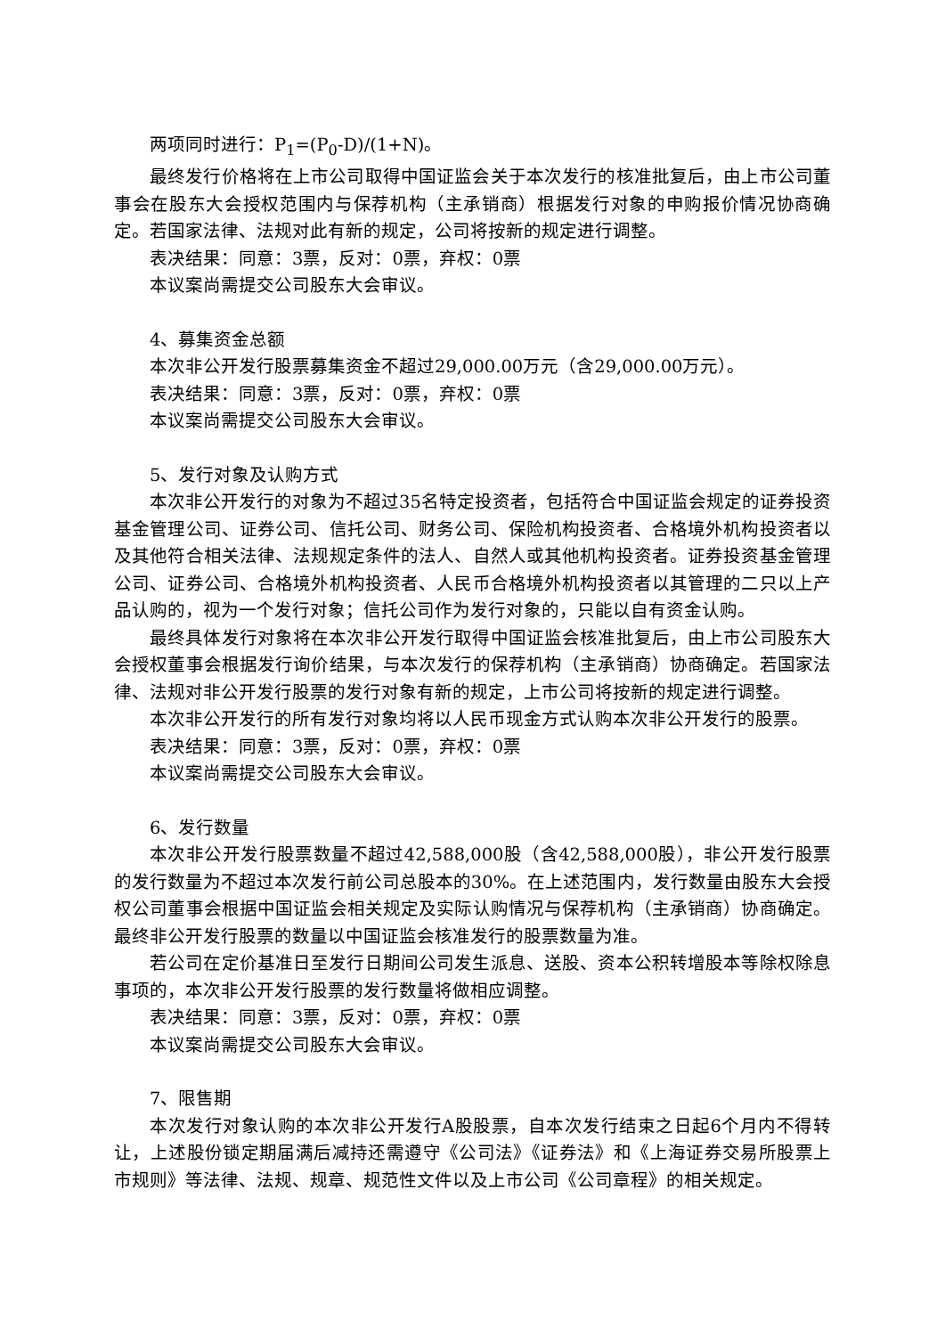两项同时进行：P<sub>1</sub>=(P<sub>0</sub>-D)/(1+N)。
最终发行价格将在上市公司取得中国证监会关于本次发行的核准批复后，由上市公司董事会在股东大会授权范围内与保荐机构（主承销商）根据发行对象的申购报价情况协商确定。若国家法律、法规对此有新的规定，公司将按新的规定进行调整。
表决结果：同意：3票，反对：0票，弃权：0票
本议案尚需提交公司股东大会审议。
4、募集资金总额
本次非公开发行股票募集资金不超过29,000.00万元（含29,000.00万元）。
表决结果：同意：3票，反对：0票，弃权：0票
本议案尚需提交公司股东大会审议。
5、发行对象及认购方式
本次非公开发行的对象为不超过35名特定投资者，包括符合中国证监会规定的证券投资基金管理公司、证券公司、信托公司、财务公司、保险机构投资者、合格境外机构投资者以及其他符合相关法律、法规规定条件的法人、自然人或其他机构投资者。证券投资基金管理公司、证券公司、合格境外机构投资者、人民币合格境外机构投资者以其管理的二只以上产品认购的，视为一个发行对象；信托公司作为发行对象的，只能以自有资金认购。
最终具体发行对象将在本次非公开发行取得中国证监会核准批复后，由上市公司股东大会授权董事会根据发行询价结果，与本次发行的保荐机构（主承销商）协商确定。若国家法律、法规对非公开发行股票的发行对象有新的规定，上市公司将按新的规定进行调整。
本次非公开发行的所有发行对象均将以人民币现金方式认购本次非公开发行的股票。
表决结果：同意：3票，反对：0票，弃权：0票
本议案尚需提交公司股东大会审议。
6、发行数量
本次非公开发行股票数量不超过42,588,000股（含42,588,000股），非公开发行股票的发行数量为不超过本次发行前公司总股本的30%。在上述范围内，发行数量由股东大会授权公司董事会根据中国证监会相关规定及实际认购情况与保荐机构（主承销商）协商确定。最终非公开发行股票的数量以中国证监会核准发行的股票数量为准。
若公司在定价基准日至发行日期间公司发生派息、送股、资本公积转增股本等除权除息事项的，本次非公开发行股票的发行数量将做相应调整。
表决结果：同意：3票，反对：0票，弃权：0票
本议案尚需提交公司股东大会审议。
7、限售期
本次发行对象认购的本次非公开发行A股股票，自本次发行结束之日起6个月内不得转让，上述股份锁定期届满后减持还需遵守《公司法》《证券法》和《上海证券交易所股票上市规则》等法律、法规、规章、规范性文件以及上市公司《公司章程》的相关规定。